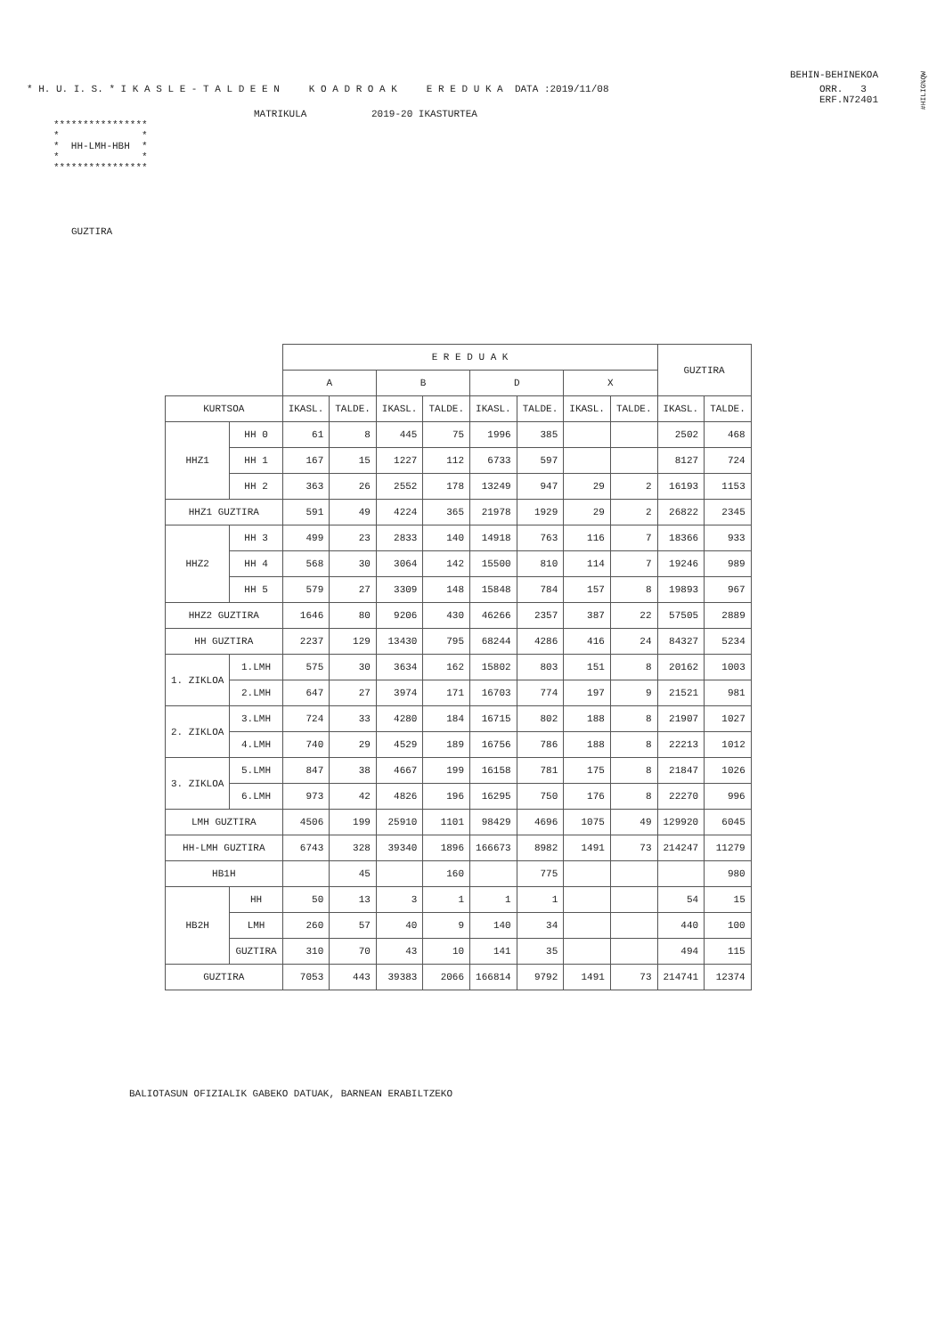#HILIG%QW
BEHIN-BEHINEKOA
* H. U. I. S. * I K A S L E - T A L D E E N K O A D R O A K E R E D U K A DATA :2019/11/08 ORR. 3
ERF.N72401
MATRIKULA 2019-20 IKASTURTEA
****************
*              *
*  HH-LMH-HBH  *
*              *
****************
GUZTIRA
| | | E R E D U A K | | | | | | | | GUZTIRA | |
| --- | --- | --- | --- | --- | --- | --- | --- | --- | --- | --- | --- |
| | | A | | B | | D | | X | | | |
| KURTSOA | | IKASL. | TALDE. | IKASL. | TALDE. | IKASL. | TALDE. | IKASL. | TALDE. | IKASL. | TALDE. |
| HHZ1 | HH 0 | 61 | 8 | 445 | 75 | 1996 | 385 | | | 2502 | 468 |
| | HH 1 | 167 | 15 | 1227 | 112 | 6733 | 597 | | | 8127 | 724 |
| | HH 2 | 363 | 26 | 2552 | 178 | 13249 | 947 | 29 | 2 | 16193 | 1153 |
| HHZ1 GUZTIRA | | 591 | 49 | 4224 | 365 | 21978 | 1929 | 29 | 2 | 26822 | 2345 |
| HHZ2 | HH 3 | 499 | 23 | 2833 | 140 | 14918 | 763 | 116 | 7 | 18366 | 933 |
| | HH 4 | 568 | 30 | 3064 | 142 | 15500 | 810 | 114 | 7 | 19246 | 989 |
| | HH 5 | 579 | 27 | 3309 | 148 | 15848 | 784 | 157 | 8 | 19893 | 967 |
| HHZ2 GUZTIRA | | 1646 | 80 | 9206 | 430 | 46266 | 2357 | 387 | 22 | 57505 | 2889 |
| HH GUZTIRA | | 2237 | 129 | 13430 | 795 | 68244 | 4286 | 416 | 24 | 84327 | 5234 |
| 1. ZIKLOA | 1.LMH | 575 | 30 | 3634 | 162 | 15802 | 803 | 151 | 8 | 20162 | 1003 |
| | 2.LMH | 647 | 27 | 3974 | 171 | 16703 | 774 | 197 | 9 | 21521 | 981 |
| 2. ZIKLOA | 3.LMH | 724 | 33 | 4280 | 184 | 16715 | 802 | 188 | 8 | 21907 | 1027 |
| | 4.LMH | 740 | 29 | 4529 | 189 | 16756 | 786 | 188 | 8 | 22213 | 1012 |
| 3. ZIKLOA | 5.LMH | 847 | 38 | 4667 | 199 | 16158 | 781 | 175 | 8 | 21847 | 1026 |
| | 6.LMH | 973 | 42 | 4826 | 196 | 16295 | 750 | 176 | 8 | 22270 | 996 |
| LMH GUZTIRA | | 4506 | 199 | 25910 | 1101 | 98429 | 4696 | 1075 | 49 | 129920 | 6045 |
| HH-LMH GUZTIRA | | 6743 | 328 | 39340 | 1896 | 166673 | 8982 | 1491 | 73 | 214247 | 11279 |
| HB1H | | | 45 | | 160 | | 775 | | | | 980 |
| HB2H | HH | 50 | 13 | 3 | 1 | 1 | 1 | | | 54 | 15 |
| | LMH | 260 | 57 | 40 | 9 | 140 | 34 | | | 440 | 100 |
| | GUZTIRA | 310 | 70 | 43 | 10 | 141 | 35 | | | 494 | 115 |
| GUZTIRA | | 7053 | 443 | 39383 | 2066 | 166814 | 9792 | 1491 | 73 | 214741 | 12374 |
BALIOTASUN OFIZIALIK GABEKO DATUAK, BARNEAN ERABILTZEKO